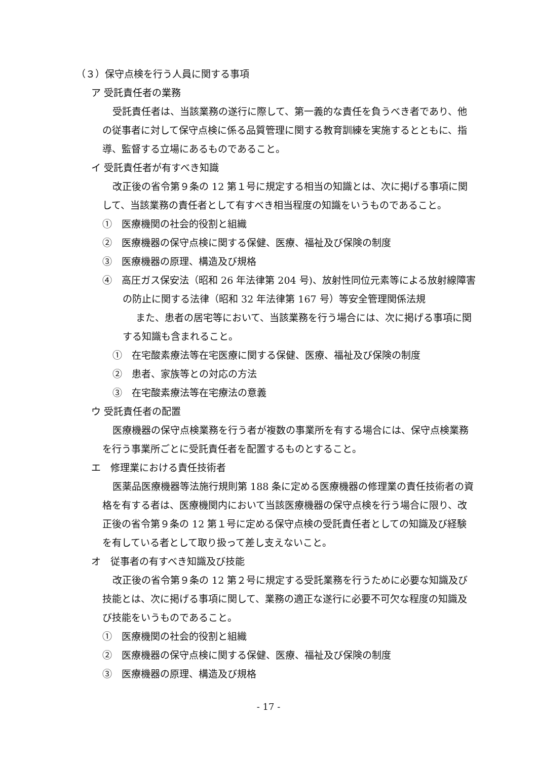（３）保守点検を行う人員に関する事項
ア 受託責任者の業務
受託責任者は、当該業務の遂行に際して、第一義的な責任を負うべき者であり、他の従事者に対して保守点検に係る品質管理に関する教育訓練を実施するとともに、指導、監督する立場にあるものであること。
イ 受託責任者が有すべき知識
改正後の省令第９条の 12 第１号に規定する相当の知識とは、次に掲げる事項に関して、当該業務の責任者として有すべき相当程度の知識をいうものであること。
①　医療機関の社会的役割と組織
②　医療機器の保守点検に関する保健、医療、福祉及び保険の制度
③　医療機器の原理、構造及び規格
④　高圧ガス保安法（昭和 26 年法律第 204 号)、放射性同位元素等による放射線障害の防止に関する法律（昭和 32 年法律第 167 号）等安全管理関係法規
また、患者の居宅等において、当該業務を行う場合には、次に掲げる事項に関する知識も含まれること。
①　在宅酸素療法等在宅医療に関する保健、医療、福祉及び保険の制度
②　患者、家族等との対応の方法
③　在宅酸素療法等在宅療法の意義
ウ 受託責任者の配置
医療機器の保守点検業務を行う者が複数の事業所を有する場合には、保守点検業務を行う事業所ごとに受託責任者を配置するものとすること。
エ　修理業における責任技術者
医薬品医療機器等法施行規則第 188 条に定める医療機器の修理業の責任技術者の資格を有する者は、医療機関内において当該医療機器の保守点検を行う場合に限り、改正後の省令第９条の 12 第１号に定める保守点検の受託責任者としての知識及び経験を有している者として取り扱って差し支えないこと。
オ　従事者の有すべき知識及び技能
改正後の省令第９条の 12 第２号に規定する受託業務を行うために必要な知識及び技能とは、次に掲げる事項に関して、業務の適正な遂行に必要不可欠な程度の知識及び技能をいうものであること。
①　医療機関の社会的役割と組織
②　医療機器の保守点検に関する保健、医療、福祉及び保険の制度
③　医療機器の原理、構造及び規格
- 17 -